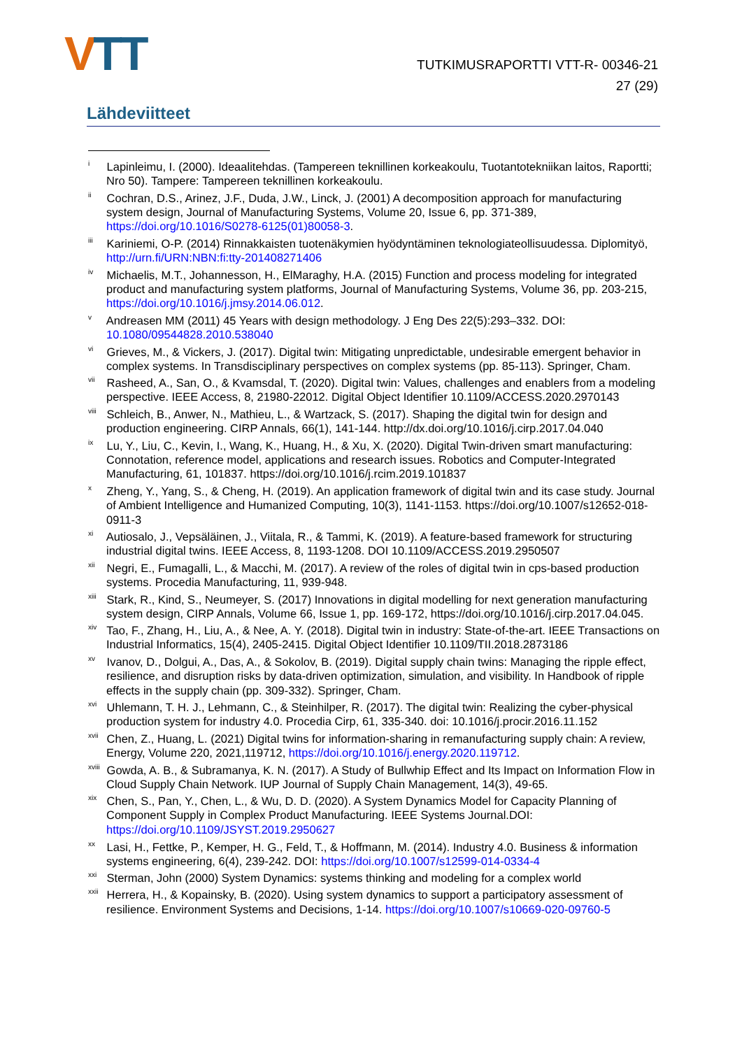VTT
TUTKIMUSRAPORTTI VTT-R- 00346-21
27 (29)
Lähdeviitteet
<sup>i</sup> Lapinleimu, I. (2000). Ideaalitehdas. (Tampereen teknillinen korkeakoulu, Tuotantotekniikan laitos, Raportti; Nro 50). Tampere: Tampereen teknillinen korkeakoulu.
<sup>ii</sup> Cochran, D.S., Arinez, J.F., Duda, J.W., Linck, J. (2001) A decomposition approach for manufacturing system design, Journal of Manufacturing Systems, Volume 20, Issue 6, pp. 371-389, https://doi.org/10.1016/S0278-6125(01)80058-3.
<sup>iii</sup> Kariniemi, O-P. (2014) Rinnakkaisten tuotenäkymien hyödyntäminen teknologiateollisuudessa. Diplomityö, http://urn.fi/URN:NBN:fi:tty-201408271406
<sup>iv</sup> Michaelis, M.T., Johannesson, H., ElMaraghy, H.A. (2015) Function and process modeling for integrated product and manufacturing system platforms, Journal of Manufacturing Systems, Volume 36, pp. 203-215, https://doi.org/10.1016/j.jmsy.2014.06.012.
<sup>v</sup> Andreasen MM (2011) 45 Years with design methodology. J Eng Des 22(5):293–332. DOI: 10.1080/09544828.2010.538040
<sup>vi</sup> Grieves, M., & Vickers, J. (2017). Digital twin: Mitigating unpredictable, undesirable emergent behavior in complex systems. In Transdisciplinary perspectives on complex systems (pp. 85-113). Springer, Cham.
<sup>vii</sup> Rasheed, A., San, O., & Kvamsdal, T. (2020). Digital twin: Values, challenges and enablers from a modeling perspective. IEEE Access, 8, 21980-22012. Digital Object Identifier 10.1109/ACCESS.2020.2970143
<sup>viii</sup> Schleich, B., Anwer, N., Mathieu, L., & Wartzack, S. (2017). Shaping the digital twin for design and production engineering. CIRP Annals, 66(1), 141-144. http://dx.doi.org/10.1016/j.cirp.2017.04.040
<sup>ix</sup> Lu, Y., Liu, C., Kevin, I., Wang, K., Huang, H., & Xu, X. (2020). Digital Twin-driven smart manufacturing: Connotation, reference model, applications and research issues. Robotics and Computer-Integrated Manufacturing, 61, 101837. https://doi.org/10.1016/j.rcim.2019.101837
<sup>x</sup> Zheng, Y., Yang, S., & Cheng, H. (2019). An application framework of digital twin and its case study. Journal of Ambient Intelligence and Humanized Computing, 10(3), 1141-1153. https://doi.org/10.1007/s12652-018-0911-3
<sup>xi</sup> Autiosalo, J., Vepsäläinen, J., Viitala, R., & Tammi, K. (2019). A feature-based framework for structuring industrial digital twins. IEEE Access, 8, 1193-1208. DOI 10.1109/ACCESS.2019.2950507
<sup>xii</sup> Negri, E., Fumagalli, L., & Macchi, M. (2017). A review of the roles of digital twin in cps-based production systems. Procedia Manufacturing, 11, 939-948.
<sup>xiii</sup> Stark, R., Kind, S., Neumeyer, S. (2017) Innovations in digital modelling for next generation manufacturing system design, CIRP Annals, Volume 66, Issue 1, pp. 169-172, https://doi.org/10.1016/j.cirp.2017.04.045.
<sup>xiv</sup> Tao, F., Zhang, H., Liu, A., & Nee, A. Y. (2018). Digital twin in industry: State-of-the-art. IEEE Transactions on Industrial Informatics, 15(4), 2405-2415. Digital Object Identifier 10.1109/TII.2018.2873186
<sup>xv</sup> Ivanov, D., Dolgui, A., Das, A., & Sokolov, B. (2019). Digital supply chain twins: Managing the ripple effect, resilience, and disruption risks by data-driven optimization, simulation, and visibility. In Handbook of ripple effects in the supply chain (pp. 309-332). Springer, Cham.
<sup>xvi</sup> Uhlemann, T. H. J., Lehmann, C., & Steinhilper, R. (2017). The digital twin: Realizing the cyber-physical production system for industry 4.0. Procedia Cirp, 61, 335-340. doi: 10.1016/j.procir.2016.11.152
<sup>xvii</sup> Chen, Z., Huang, L. (2021) Digital twins for information-sharing in remanufacturing supply chain: A review, Energy, Volume 220, 2021,119712, https://doi.org/10.1016/j.energy.2020.119712.
<sup>xviii</sup> Gowda, A. B., & Subramanya, K. N. (2017). A Study of Bullwhip Effect and Its Impact on Information Flow in Cloud Supply Chain Network. IUP Journal of Supply Chain Management, 14(3), 49-65.
<sup>xix</sup> Chen, S., Pan, Y., Chen, L., & Wu, D. D. (2020). A System Dynamics Model for Capacity Planning of Component Supply in Complex Product Manufacturing. IEEE Systems Journal.DOI: https://doi.org/10.1109/JSYST.2019.2950627
<sup>xx</sup> Lasi, H., Fettke, P., Kemper, H. G., Feld, T., & Hoffmann, M. (2014). Industry 4.0. Business & information systems engineering, 6(4), 239-242. DOI: https://doi.org/10.1007/s12599-014-0334-4
<sup>xxi</sup> Sterman, John (2000) System Dynamics: systems thinking and modeling for a complex world
<sup>xxii</sup> Herrera, H., & Kopainsky, B. (2020). Using system dynamics to support a participatory assessment of resilience. Environment Systems and Decisions, 1-14. https://doi.org/10.1007/s10669-020-09760-5